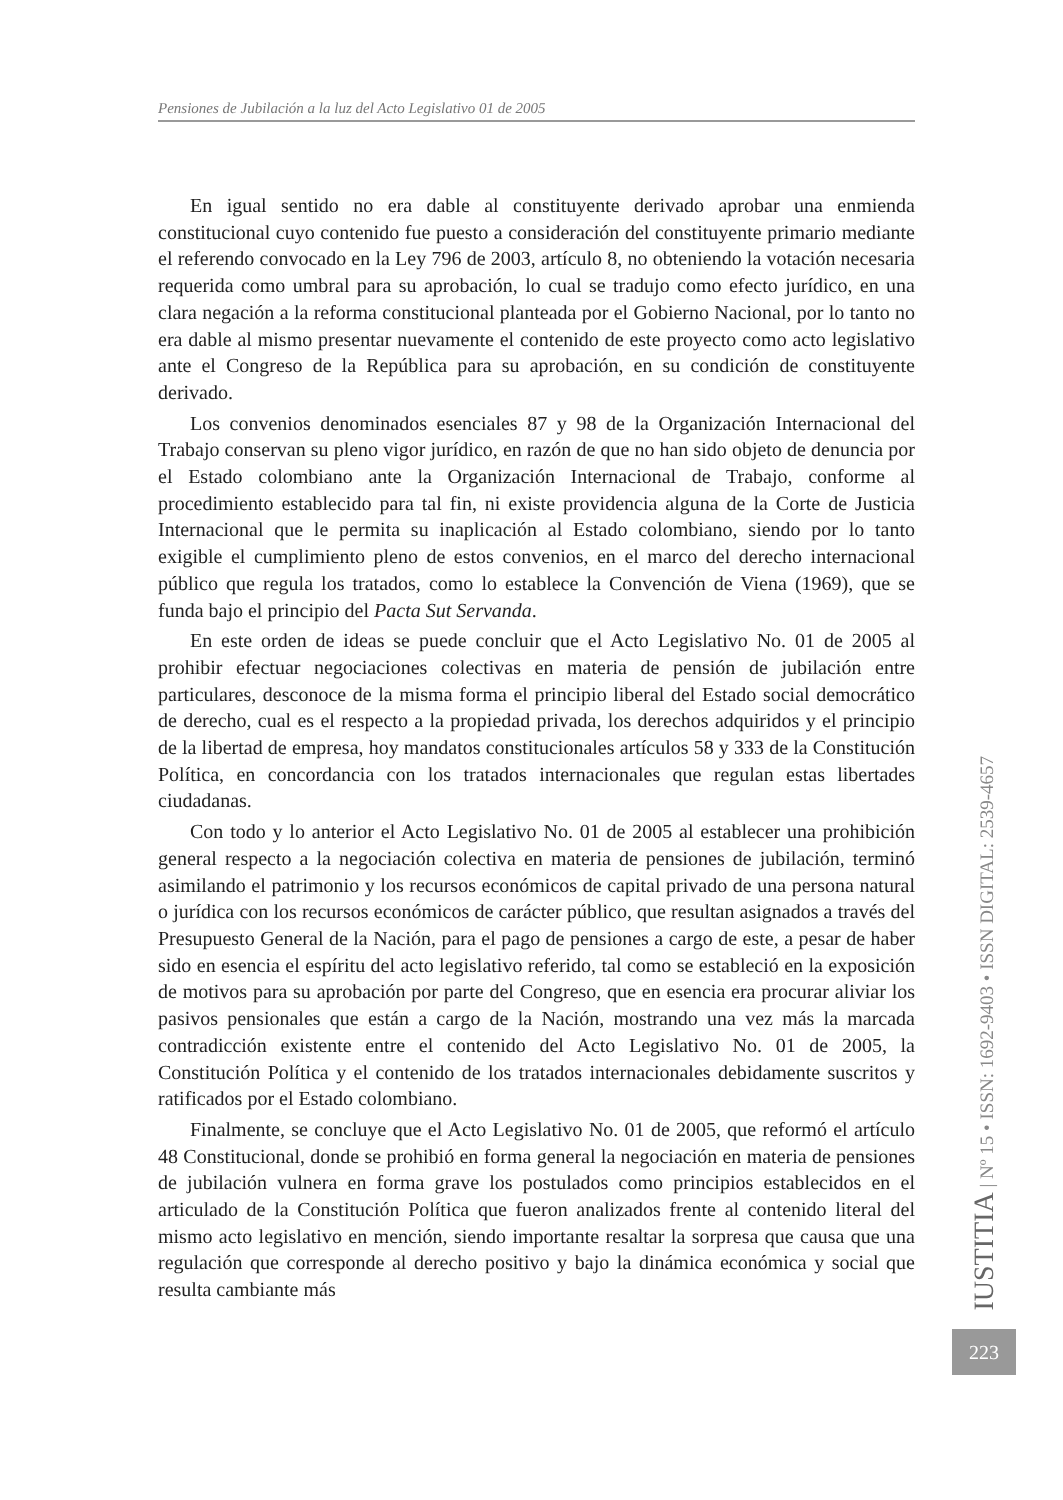Pensiones de Jubilación a la luz del Acto Legislativo 01 de 2005
En igual sentido no era dable al constituyente derivado aprobar una enmienda constitucional cuyo contenido fue puesto a consideración del constituyente primario mediante el referendo convocado en la Ley 796 de 2003, artículo 8, no obteniendo la votación necesaria requerida como umbral para su aprobación, lo cual se tradujo como efecto jurídico, en una clara negación a la reforma constitucional planteada por el Gobierno Nacional, por lo tanto no era dable al mismo presentar nuevamente el contenido de este proyecto como acto legislativo ante el Congreso de la República para su aprobación, en su condición de constituyente derivado.
Los convenios denominados esenciales 87 y 98 de la Organización Internacional del Trabajo conservan su pleno vigor jurídico, en razón de que no han sido objeto de denuncia por el Estado colombiano ante la Organización Internacional de Trabajo, conforme al procedimiento establecido para tal fin, ni existe providencia alguna de la Corte de Justicia Internacional que le permita su inaplicación al Estado colombiano, siendo por lo tanto exigible el cumplimiento pleno de estos convenios, en el marco del derecho internacional público que regula los tratados, como lo establece la Convención de Viena (1969), que se funda bajo el principio del Pacta Sut Servanda.
En este orden de ideas se puede concluir que el Acto Legislativo No. 01 de 2005 al prohibir efectuar negociaciones colectivas en materia de pensión de jubilación entre particulares, desconoce de la misma forma el principio liberal del Estado social democrático de derecho, cual es el respecto a la propiedad privada, los derechos adquiridos y el principio de la libertad de empresa, hoy mandatos constitucionales artículos 58 y 333 de la Constitución Política, en concordancia con los tratados internacionales que regulan estas libertades ciudadanas.
Con todo y lo anterior el Acto Legislativo No. 01 de 2005 al establecer una prohibición general respecto a la negociación colectiva en materia de pensiones de jubilación, terminó asimilando el patrimonio y los recursos económicos de capital privado de una persona natural o jurídica con los recursos económicos de carácter público, que resultan asignados a través del Presupuesto General de la Nación, para el pago de pensiones a cargo de este, a pesar de haber sido en esencia el espíritu del acto legislativo referido, tal como se estableció en la exposición de motivos para su aprobación por parte del Congreso, que en esencia era procurar aliviar los pasivos pensionales que están a cargo de la Nación, mostrando una vez más la marcada contradicción existente entre el contenido del Acto Legislativo No. 01 de 2005, la Constitución Política y el contenido de los tratados internacionales debidamente suscritos y ratificados por el Estado colombiano.
Finalmente, se concluye que el Acto Legislativo No. 01 de 2005, que reformó el artículo 48 Constitucional, donde se prohibió en forma general la negociación en materia de pensiones de jubilación vulnera en forma grave los postulados como principios establecidos en el articulado de la Constitución Política que fueron analizados frente al contenido literal del mismo acto legislativo en mención, siendo importante resaltar la sorpresa que causa que una regulación que corresponde al derecho positivo y bajo la dinámica económica y social que resulta cambiante más
IUSTITIA | Nº 15 • ISSN: 1692-9403 • ISSN DIGITAL: 2539-4657
223